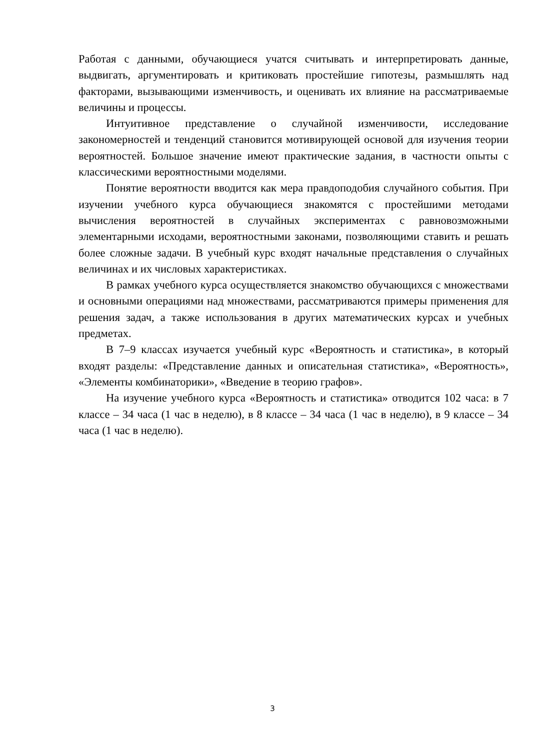Работая с данными, обучающиеся учатся считывать и интерпретировать данные, выдвигать, аргументировать и критиковать простейшие гипотезы, размышлять над факторами, вызывающими изменчивость, и оценивать их влияние на рассматриваемые величины и процессы.
Интуитивное представление о случайной изменчивости, исследование закономерностей и тенденций становится мотивирующей основой для изучения теории вероятностей. Большое значение имеют практические задания, в частности опыты с классическими вероятностными моделями.
Понятие вероятности вводится как мера правдоподобия случайного события. При изучении учебного курса обучающиеся знакомятся с простейшими методами вычисления вероятностей в случайных экспериментах с равновозможными элементарными исходами, вероятностными законами, позволяющими ставить и решать более сложные задачи. В учебный курс входят начальные представления о случайных величинах и их числовых характеристиках.
В рамках учебного курса осуществляется знакомство обучающихся с множествами и основными операциями над множествами, рассматриваются примеры применения для решения задач, а также использования в других математических курсах и учебных предметах.
В 7–9 классах изучается учебный курс «Вероятность и статистика», в который входят разделы: «Представление данных и описательная статистика», «Вероятность», «Элементы комбинаторики», «Введение в теорию графов».
На изучение учебного курса «Вероятность и статистика» отводится 102 часа: в 7 классе – 34 часа (1 час в неделю), в 8 классе – 34 часа (1 час в неделю), в 9 классе – 34 часа (1 час в неделю).
3